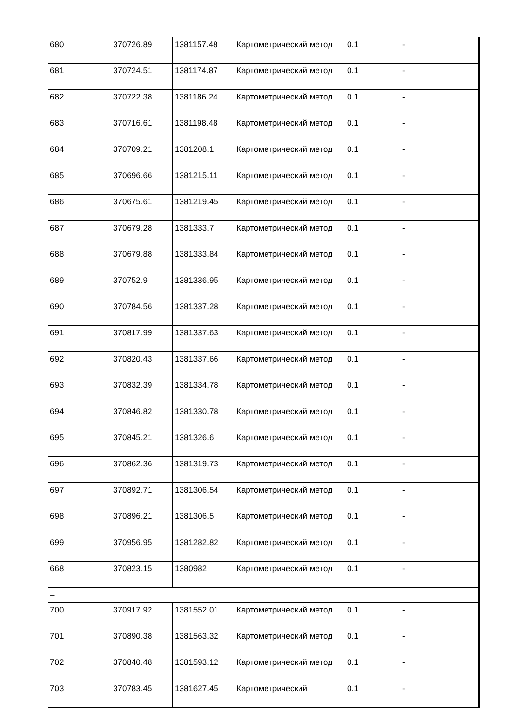| 680 | 370726.89 | 1381157.48 | Картометрический метод | 0.1 | - |
| 681 | 370724.51 | 1381174.87 | Картометрический метод | 0.1 | - |
| 682 | 370722.38 | 1381186.24 | Картометрический метод | 0.1 | - |
| 683 | 370716.61 | 1381198.48 | Картометрический метод | 0.1 | - |
| 684 | 370709.21 | 1381208.1 | Картометрический метод | 0.1 | - |
| 685 | 370696.66 | 1381215.11 | Картометрический метод | 0.1 | - |
| 686 | 370675.61 | 1381219.45 | Картометрический метод | 0.1 | - |
| 687 | 370679.28 | 1381333.7 | Картометрический метод | 0.1 | - |
| 688 | 370679.88 | 1381333.84 | Картометрический метод | 0.1 | - |
| 689 | 370752.9 | 1381336.95 | Картометрический метод | 0.1 | - |
| 690 | 370784.56 | 1381337.28 | Картометрический метод | 0.1 | - |
| 691 | 370817.99 | 1381337.63 | Картометрический метод | 0.1 | - |
| 692 | 370820.43 | 1381337.66 | Картометрический метод | 0.1 | - |
| 693 | 370832.39 | 1381334.78 | Картометрический метод | 0.1 | - |
| 694 | 370846.82 | 1381330.78 | Картометрический метод | 0.1 | - |
| 695 | 370845.21 | 1381326.6 | Картометрический метод | 0.1 | - |
| 696 | 370862.36 | 1381319.73 | Картометрический метод | 0.1 | - |
| 697 | 370892.71 | 1381306.54 | Картометрический метод | 0.1 | - |
| 698 | 370896.21 | 1381306.5 | Картометрический метод | 0.1 | - |
| 699 | 370956.95 | 1381282.82 | Картометрический метод | 0.1 | - |
| 668 | 370823.15 | 1380982 | Картометрический метод | 0.1 | - |
| – | | | | | |
| 700 | 370917.92 | 1381552.01 | Картометрический метод | 0.1 | - |
| 701 | 370890.38 | 1381563.32 | Картометрический метод | 0.1 | - |
| 702 | 370840.48 | 1381593.12 | Картометрический метод | 0.1 | - |
| 703 | 370783.45 | 1381627.45 | Картометрический | 0.1 | - |